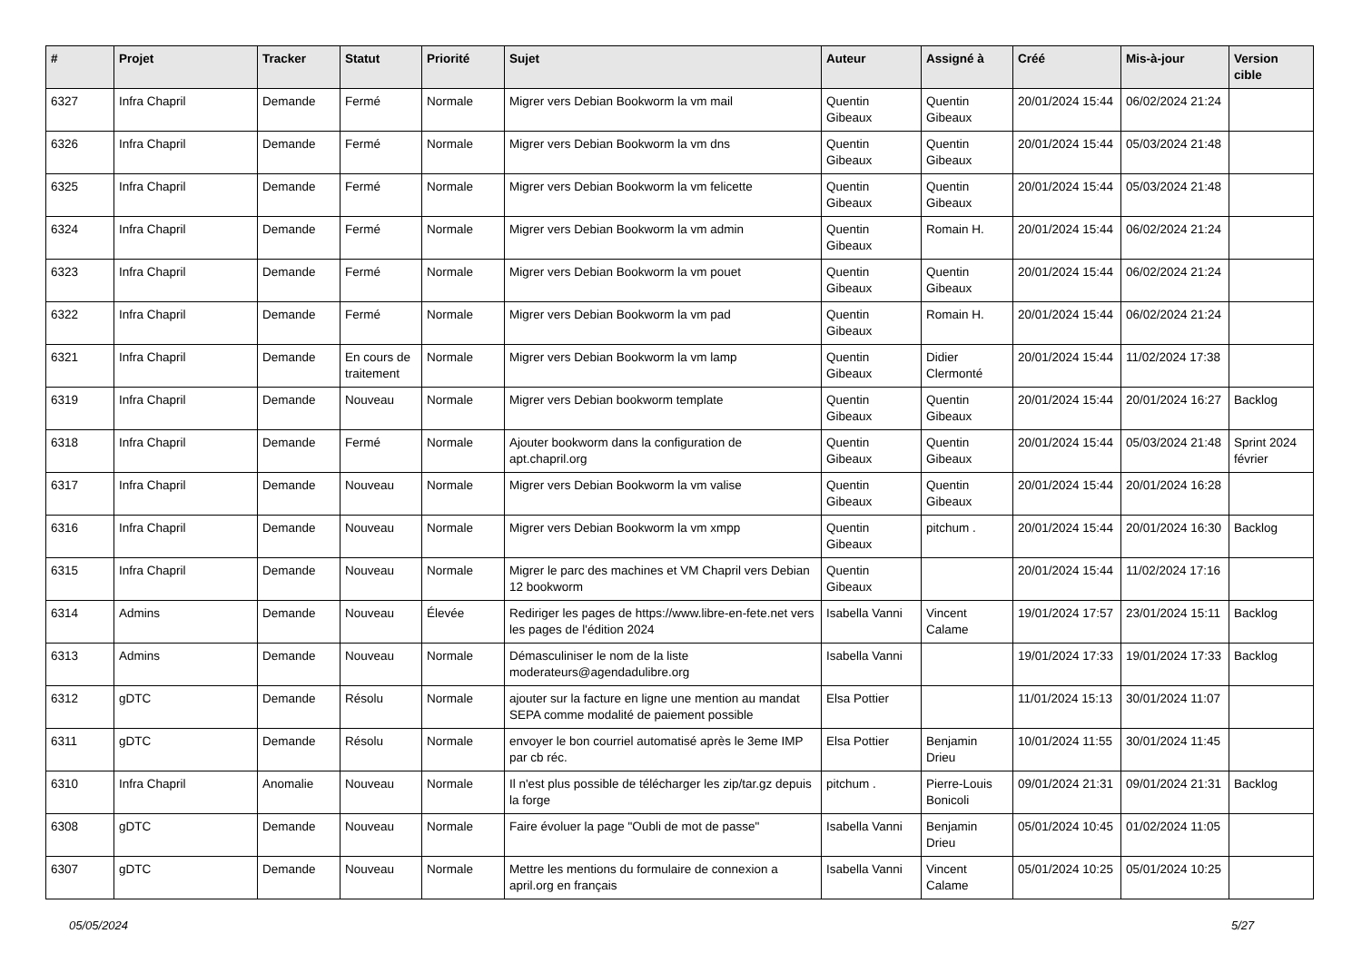| # | Projet | Tracker | Statut | Priorité | Sujet | Auteur | Assigné à | Créé | Mis-à-jour | Version cible |
| --- | --- | --- | --- | --- | --- | --- | --- | --- | --- | --- |
| 6327 | Infra Chapril | Demande | Fermé | Normale | Migrer vers Debian Bookworm la vm mail | Quentin Gibeaux | Quentin Gibeaux | 20/01/2024 15:44 | 06/02/2024 21:24 | |
| 6326 | Infra Chapril | Demande | Fermé | Normale | Migrer vers Debian Bookworm la vm dns | Quentin Gibeaux | Quentin Gibeaux | 20/01/2024 15:44 | 05/03/2024 21:48 | |
| 6325 | Infra Chapril | Demande | Fermé | Normale | Migrer vers Debian Bookworm la vm felicette | Quentin Gibeaux | Quentin Gibeaux | 20/01/2024 15:44 | 05/03/2024 21:48 | |
| 6324 | Infra Chapril | Demande | Fermé | Normale | Migrer vers Debian Bookworm la vm admin | Quentin Gibeaux | Romain H. | 20/01/2024 15:44 | 06/02/2024 21:24 | |
| 6323 | Infra Chapril | Demande | Fermé | Normale | Migrer vers Debian Bookworm la vm pouet | Quentin Gibeaux | Quentin Gibeaux | 20/01/2024 15:44 | 06/02/2024 21:24 | |
| 6322 | Infra Chapril | Demande | Fermé | Normale | Migrer vers Debian Bookworm la vm pad | Quentin Gibeaux | Romain H. | 20/01/2024 15:44 | 06/02/2024 21:24 | |
| 6321 | Infra Chapril | Demande | En cours de traitement | Normale | Migrer vers Debian Bookworm la vm lamp | Quentin Gibeaux | Didier Clermonté | 20/01/2024 15:44 | 11/02/2024 17:38 | |
| 6319 | Infra Chapril | Demande | Nouveau | Normale | Migrer vers Debian bookworm template | Quentin Gibeaux | Quentin Gibeaux | 20/01/2024 15:44 | 20/01/2024 16:27 | Backlog |
| 6318 | Infra Chapril | Demande | Fermé | Normale | Ajouter bookworm dans la configuration de apt.chapril.org | Quentin Gibeaux | Quentin Gibeaux | 20/01/2024 15:44 | 05/03/2024 21:48 | Sprint 2024 février |
| 6317 | Infra Chapril | Demande | Nouveau | Normale | Migrer vers Debian Bookworm la vm valise | Quentin Gibeaux | Quentin Gibeaux | 20/01/2024 15:44 | 20/01/2024 16:28 | |
| 6316 | Infra Chapril | Demande | Nouveau | Normale | Migrer vers Debian Bookworm la vm xmpp | Quentin Gibeaux | pitchum . | 20/01/2024 15:44 | 20/01/2024 16:30 | Backlog |
| 6315 | Infra Chapril | Demande | Nouveau | Normale | Migrer le parc des machines et VM Chapril vers Debian 12 bookworm | Quentin Gibeaux | | 20/01/2024 15:44 | 11/02/2024 17:16 | |
| 6314 | Admins | Demande | Nouveau | Élevée | Rediriger les pages de https://www.libre-en-fete.net vers les pages de l'édition 2024 | Isabella Vanni | Vincent Calame | 19/01/2024 17:57 | 23/01/2024 15:11 | Backlog |
| 6313 | Admins | Demande | Nouveau | Normale | Démasculiniser le nom de la liste moderateurs@agendadulibre.org | Isabella Vanni | | 19/01/2024 17:33 | 19/01/2024 17:33 | Backlog |
| 6312 | gDTC | Demande | Résolu | Normale | ajouter sur la facture en ligne une mention au mandat SEPA comme modalité de paiement possible | Elsa Pottier | | 11/01/2024 15:13 | 30/01/2024 11:07 | |
| 6311 | gDTC | Demande | Résolu | Normale | envoyer le bon courriel automatisé après le 3eme IMP par cb réc. | Elsa Pottier | Benjamin Drieu | 10/01/2024 11:55 | 30/01/2024 11:45 | |
| 6310 | Infra Chapril | Anomalie | Nouveau | Normale | Il n'est plus possible de télécharger les zip/tar.gz depuis la forge | pitchum . | Pierre-Louis Bonicoli | 09/01/2024 21:31 | 09/01/2024 21:31 | Backlog |
| 6308 | gDTC | Demande | Nouveau | Normale | Faire évoluer la page "Oubli de mot de passe" | Isabella Vanni | Benjamin Drieu | 05/01/2024 10:45 | 01/02/2024 11:05 | |
| 6307 | gDTC | Demande | Nouveau | Normale | Mettre les mentions du formulaire de connexion a april.org en français | Isabella Vanni | Vincent Calame | 05/01/2024 10:25 | 05/01/2024 10:25 | |
05/05/2024 5/27